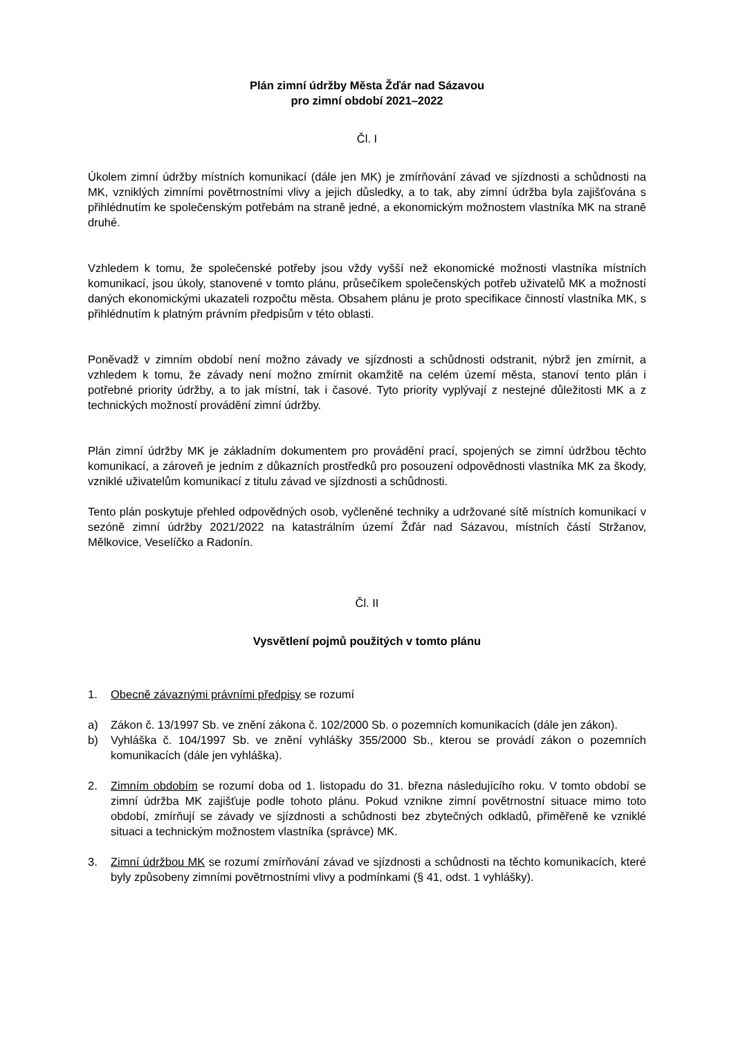Plán zimní údržby Města Žďár nad Sázavou
pro zimní období 2021–2022
Čl. I
Úkolem zimní údržby místních komunikací (dále jen MK) je zmírňování závad ve sjízdnosti a schůdnosti na MK, vzniklých zimními povětrnostními vlivy a jejich důsledky, a to tak, aby zimní údržba byla zajišťována s přihlédnutím ke společenským potřebám na straně jedné, a ekonomickým možnostem vlastníka MK na straně druhé.
Vzhledem k tomu, že společenské potřeby jsou vždy vyšší než ekonomické možnosti vlastníka místních komunikací, jsou úkoly, stanovené v tomto plánu, průsečíkem společenských potřeb uživatelů MK a možností daných ekonomickými ukazateli rozpočtu města. Obsahem plánu je proto specifikace činností vlastníka MK, s přihlédnutím k platným právním předpisům v této oblasti.
Poněvadž v zimním období není možno závady ve sjízdnosti a schůdnosti odstranit, nýbrž jen zmírnit, a vzhledem k tomu, že závady není možno zmírnit okamžitě na celém území města, stanoví tento plán i potřebné priority údržby, a to jak místní, tak i časové. Tyto priority vyplývají z nestejné důležitosti MK a z technických možností provádění zimní údržby.
Plán zimní údržby MK je základním dokumentem pro provádění prací, spojených se zimní údržbou těchto komunikací, a zároveň je jedním z důkazních prostředků pro posouzení odpovědnosti vlastníka MK za škody, vzniklé uživatelům komunikací z titulu závad ve sjízdnosti a schůdnosti.
Tento plán poskytuje přehled odpovědných osob, vyčleněné techniky a udržované sítě místních komunikací v sezóně zimní údržby 2021/2022 na katastrálním území Žďár nad Sázavou, místních částí Stržanov, Mělkovice, Veselíčko a Radonín.
Čl. II
Vysvětlení pojmů použitých v tomto plánu
1. Obecně závaznými právními předpisy se rozumí
a) Zákon č. 13/1997 Sb. ve znění zákona č. 102/2000 Sb. o pozemních komunikacích (dále jen zákon).
b) Vyhláška č. 104/1997 Sb. ve znění vyhlášky 355/2000 Sb., kterou se provádí zákon o pozemních komunikacích (dále jen vyhláška).
2. Zimním obdobím se rozumí doba od 1. listopadu do 31. března následujícího roku. V tomto období se zimní údržba MK zajišťuje podle tohoto plánu. Pokud vznikne zimní povětrnostní situace mimo toto období, zmírňují se závady ve sjízdnosti a schůdnosti bez zbytečných odkladů, přiměřeně ke vzniklé situaci a technickým možnostem vlastníka (správce) MK.
3. Zimní údržbou MK se rozumí zmírňování závad ve sjízdnosti a schůdnosti na těchto komunikacích, které byly způsobeny zimními povětrnostními vlivy a podmínkami (§ 41, odst. 1 vyhlášky).